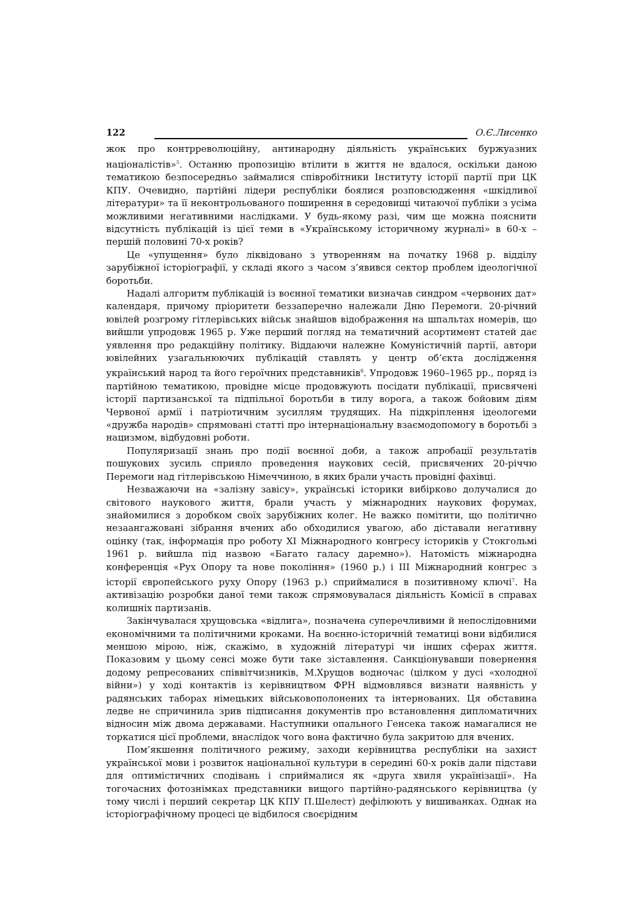122 О.Є.Лисенко
жок про контрреволюційну, антинародну діяльність українських буржуазних націоналістів»<sup>5</sup>. Останню пропозицію втілити в життя не вдалося, оскільки даною тематикою безпосередньо займалися співробітники Інституту історії партії при ЦК КПУ. Очевидно, партійні лідери республіки боялися розповсюдження «шкідливої літератури» та її неконтрольованого поширення в середовищі читаючої публіки з усіма можливими негативними наслідками. У будь-якому разі, чим ще можна пояснити відсутність публікацій із цієї теми в «Українському історичному журналі» в 60-х – першій половині 70-х років?
Це «упущення» було ліквідовано з утворенням на початку 1968 р. відділу зарубіжної історіографії, у складі якого з часом з’явився сектор проблем ідеологічної боротьби.
Надалі алгоритм публікацій із воєнної тематики визначав синдром «червоних дат» календаря, причому пріоритети беззаперечно належали Дню Перемоги. 20-річний ювілей розгрому гітлерівських військ знайшов відображення на шпальтах номерів, що вийшли упродовж 1965 р. Уже перший погляд на тематичний асортимент статей дає уявлення про редакційну політику. Віддаючи належне Комуністичній партії, автори ювілейних узагальнюючих публікацій ставлять у центр об’єкта дослідження український народ та його героїчних представників<sup>6</sup>. Упродовж 1960–1965 рр., поряд із партійною тематикою, провідне місце продовжують посідати публікації, присвячені історії партизанської та підпільної боротьби в тилу ворога, а також бойовим діям Червоної армії і патріотичним зусиллям трудящих. На підкріплення ідеологеми «дружба народів» спрямовані статті про інтернаціональну взаємодопомогу в боротьбі з нацизмом, відбудовні роботи.
Популяризації знань про події воєнної доби, а також апробації результатів пошукових зусиль сприяло проведення наукових сесій, присвячених 20-річчю Перемоги над гітлерівською Німеччиною, в яких брали участь провідні фахівці.
Незважаючи на «залізну завісу», українські історики вибірково долучалися до світового наукового життя, брали участь у міжнародних наукових форумах, знайомилися з доробком своїх зарубіжних колег. Не важко помітити, що політично незаангажовані зібрання вчених або обходилися увагою, або діставали негативну оцінку (так, інформація про роботу XI Міжнародного конгресу істориків у Стокгольмі 1961 р. вийшла під назвою «Багато галасу даремно»). Натомість міжнародна конференція «Рух Опору та нове покоління» (1960 р.) і III Міжнародний конгрес з історії європейського руху Опору (1963 р.) сприймалися в позитивному ключі<sup>7</sup>. На активізацію розробки даної теми також спрямовувалася діяльність Комісії в справах колишніх партизанів.
Закінчувалася хрущовська «відлига», позначена суперечливими й непослідовними економічними та політичними кроками. На воєнно-історичній тематиці вони відбилися меншою мірою, ніж, скажімо, в художній літературі чи інших сферах життя. Показовим у цьому сенсі може бути таке зіставлення. Санкціонувавши повернення додому репресованих співвітчизників, М.Хрущов водночас (цілком у дусі «холодної війни») у ході контактів із керівництвом ФРН відмовлявся визнати наявність у радянських таборах німецьких військовополонених та інтернованих. Ця обставина ледве не спричинила зрив підписання документів про встановлення дипломатичних відносин між двома державами. Наступники опального Генсека також намагалися не торкатися цієї проблеми, внаслідок чого вона фактично була закритою для вчених.
Пом’якшення політичного режиму, заходи керівництва республіки на захист української мови і розвиток національної культури в середині 60-х років дали підстави для оптимістичних сподівань і сприймалися як «друга хвиля українізації». На тогочасних фотознімках представники вищого партійно-радянського керівництва (у тому числі і перший секретар ЦК КПУ П.Шелест) дефілюють у вишиванках. Однак на історіографічному процесі це відбилося своєрідним